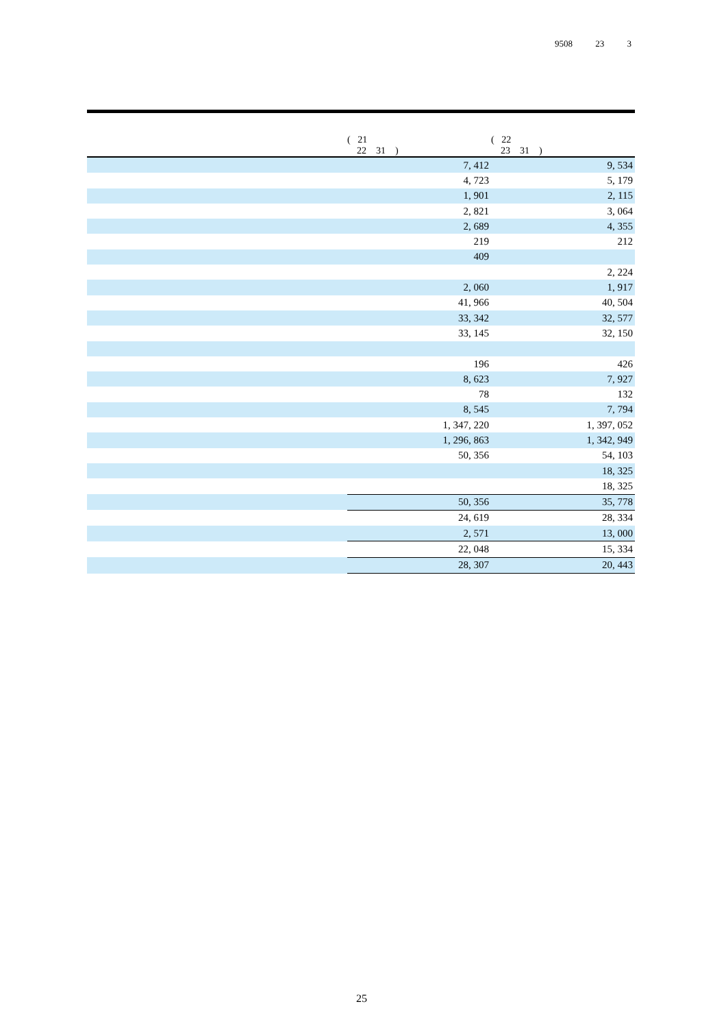9508 23 3
| | ( 21 22 31 ) | ( 22 23 31 ) |
| --- | --- | --- |
| | 7, 412 | 9, 534 |
| | 4, 723 | 5, 179 |
| | 1, 901 | 2, 115 |
| | 2, 821 | 3, 064 |
| | 2, 689 | 4, 355 |
| | 219 | 212 |
| | 409 | |
| | | 2, 224 |
| | 2, 060 | 1, 917 |
| | 41, 966 | 40, 504 |
| | 33, 342 | 32, 577 |
| | 33, 145 | 32, 150 |
| | 196 | 426 |
| | 8, 623 | 7, 927 |
| | 78 | 132 |
| | 8, 545 | 7, 794 |
| | 1, 347, 220 | 1, 397, 052 |
| | 1, 296, 863 | 1, 342, 949 |
| | 50, 356 | 54, 103 |
| | | 18, 325 |
| | | 18, 325 |
| | 50, 356 | 35, 778 |
| | 24, 619 | 28, 334 |
| | 2, 571 | 13, 000 |
| | 22, 048 | 15, 334 |
| | 28, 307 | 20, 443 |
25